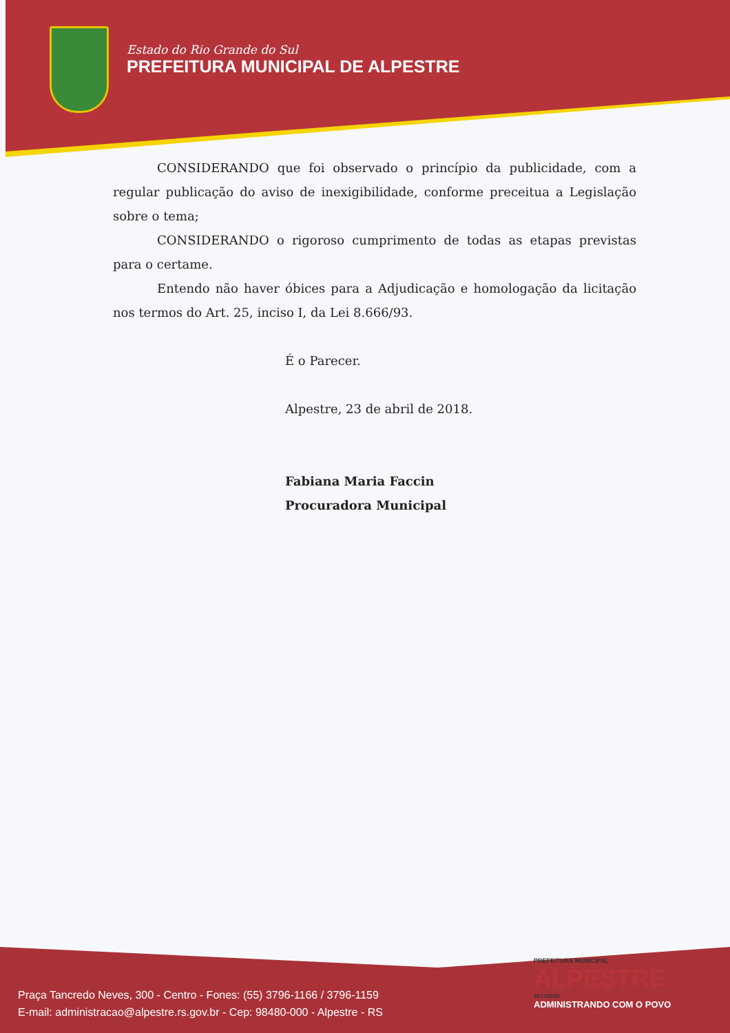Estado do Rio Grande do Sul
PREFEITURA MUNICIPAL DE ALPESTRE
CONSIDERANDO que foi observado o princípio da publicidade, com a regular publicação do aviso de inexigibilidade, conforme preceitua a Legislação sobre o tema;
CONSIDERANDO o rigoroso cumprimento de todas as etapas previstas para o certame.
Entendo não haver óbices para a Adjudicação e homologação da licitação nos termos do Art. 25, inciso I, da Lei 8.666/93.
É o Parecer.
Alpestre, 23 de abril de 2018.
Fabiana Maria Faccin
Procuradora Municipal
PREFEITURA MUNICIPAL
ALPESTRE
2017/2020
ADMINISTRANDO COM O POVO
Praça Tancredo Neves, 300 - Centro - Fones: (55) 3796-1166 / 3796-1159
E-mail: administracao@alpestre.rs.gov.br - Cep: 98480-000 - Alpestre - RS